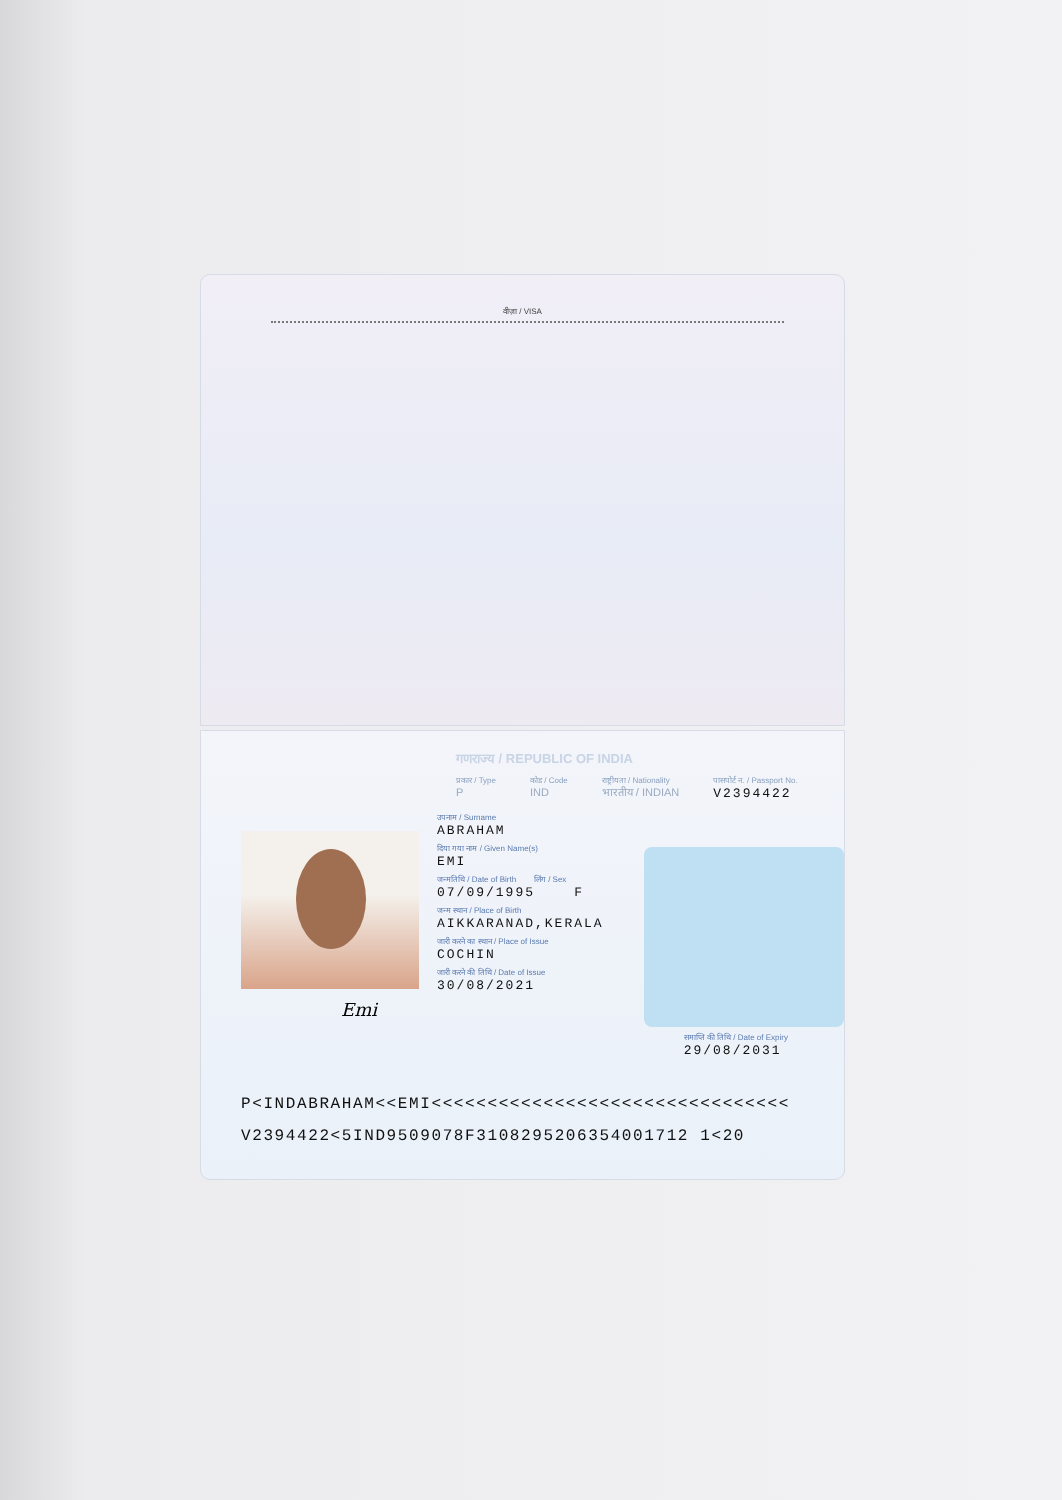वीज़ा / VISA
गणराज्य / REPUBLIC OF INDIA
प्रकार / Type
P कोड / Code
IND राष्ट्रीयता / Nationality
भारतीय / INDIAN पासपोर्ट न. / Passport No.
V2394422
Emi
उपनाम / Surname
ABRAHAM
दिया गया नाम / Given Name(s)
EMI
जन्मतिथि / Date of Birth लिंग / Sex
07/09/1995 F
जन्म स्थान / Place of Birth
AIKKARANAD,KERALA
जारी करने का स्थान / Place of Issue
COCHIN
जारी करने की तिथि / Date of Issue
30/08/2021
समाप्ति की तिथि / Date of Expiry
29/08/2031
P<INDABRAHAM<<EMI<<<<<<<<<<<<<<<<<<<<<<<<<<<<<<<<
V2394422<5IND9509078F3108295206354001712 1<20